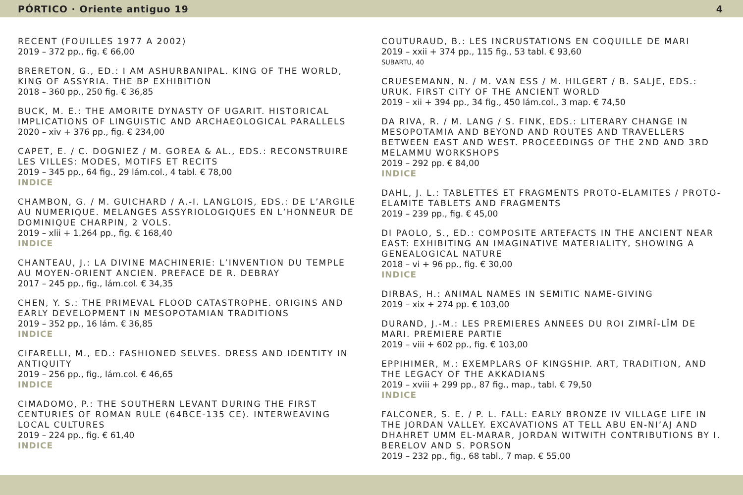PÓRTICO · Oriente antiguo 19 4
RECENT (FOUILLES 1977 A 2002)
2019 – 372 pp., fig. € 66,00
BRERETON, G., ED.: I AM ASHURBANIPAL. KING OF THE WORLD, KING OF ASSYRIA. THE BP EXHIBITION
2018 – 360 pp., 250 fig. € 36,85
BUCK, M. E.: THE AMORITE DYNASTY OF UGARIT. HISTORICAL IMPLICATIONS OF LINGUISTIC AND ARCHAEOLOGICAL PARALLELS
2020 – xiv + 376 pp., fig. € 234,00
CAPET, E. / C. DOGNIEZ / M. GOREA & AL., EDS.: RECONSTRUIRE LES VILLES: MODES, MOTIFS ET RECITS
2019 – 345 pp., 64 fig., 29 lám.col., 4 tabl. € 78,00
INDICE
CHAMBON, G. / M. GUICHARD / A.-I. LANGLOIS, EDS.: DE L’ARGILE AU NUMERIQUE. MELANGES ASSYRIOLOGIQUES EN L’HONNEUR DE DOMINIQUE CHARPIN, 2 VOLS.
2019 – xlii + 1.264 pp., fig. € 168,40
INDICE
CHANTEAU, J.: LA DIVINE MACHINERIE: L’INVENTION DU TEMPLE AU MOYEN-ORIENT ANCIEN. PREFACE DE R. DEBRAY
2017 – 245 pp., fig., lám.col. € 34,35
CHEN, Y. S.: THE PRIMEVAL FLOOD CATASTROPHE. ORIGINS AND EARLY DEVELOPMENT IN MESOPOTAMIAN TRADITIONS
2019 – 352 pp., 16 lám. € 36,85
INDICE
CIFARELLI, M., ED.: FASHIONED SELVES. DRESS AND IDENTITY IN ANTIQUITY
2019 – 256 pp., fig., lám.col. € 46,65
INDICE
CIMADOMO, P.: THE SOUTHERN LEVANT DURING THE FIRST CENTURIES OF ROMAN RULE (64BCE-135 CE). INTERWEAVING LOCAL CULTURES
2019 – 224 pp., fig. € 61,40
INDICE
COUTURAUD, B.: LES INCRUSTATIONS EN COQUILLE DE MARI
2019 – xxii + 374 pp., 115 fig., 53 tabl. € 93,60
SUBARTU, 40
CRUESEMANN, N. / M. VAN ESS / M. HILGERT / B. SALJE, EDS.: URUK. FIRST CITY OF THE ANCIENT WORLD
2019 – xii + 394 pp., 34 fig., 450 lám.col., 3 map. € 74,50
DA RIVA, R. / M. LANG / S. FINK, EDS.: LITERARY CHANGE IN MESOPOTAMIA AND BEYOND AND ROUTES AND TRAVELLERS BETWEEN EAST AND WEST. PROCEEDINGS OF THE 2ND AND 3RD MELAMMU WORKSHOPS
2019 – 292 pp. € 84,00
INDICE
DAHL, J. L.: TABLETTES ET FRAGMENTS PROTO-ELAMITES / PROTO-ELAMITE TABLETS AND FRAGMENTS
2019 – 239 pp., fig. € 45,00
DI PAOLO, S., ED.: COMPOSITE ARTEFACTS IN THE ANCIENT NEAR EAST: EXHIBITING AN IMAGINATIVE MATERIALITY, SHOWING A GENEALOGICAL NATURE
2018 – vi + 96 pp., fig. € 30,00
INDICE
DIRBAS, H.: ANIMAL NAMES IN SEMITIC NAME-GIVING
2019 – xix + 274 pp. € 103,00
DURAND, J.-M.: LES PREMIERES ANNEES DU ROI ZIMRÎ-LÎM DE MARI. PREMIERE PARTIE
2019 – viii + 602 pp., fig. € 103,00
EPPIHIMER, M.: EXEMPLARS OF KINGSHIP. ART, TRADITION, AND THE LEGACY OF THE AKKADIANS
2019 – xviii + 299 pp., 87 fig., map., tabl. € 79,50
INDICE
FALCONER, S. E. / P. L. FALL: EARLY BRONZE IV VILLAGE LIFE IN THE JORDAN VALLEY. EXCAVATIONS AT TELL ABU EN-NI’AJ AND DHAHRET UMM EL-MARAR, JORDAN WITWITH CONTRIBUTIONS BY I. BERELOV AND S. PORSON
2019 – 232 pp., fig., 68 tabl., 7 map. € 55,00